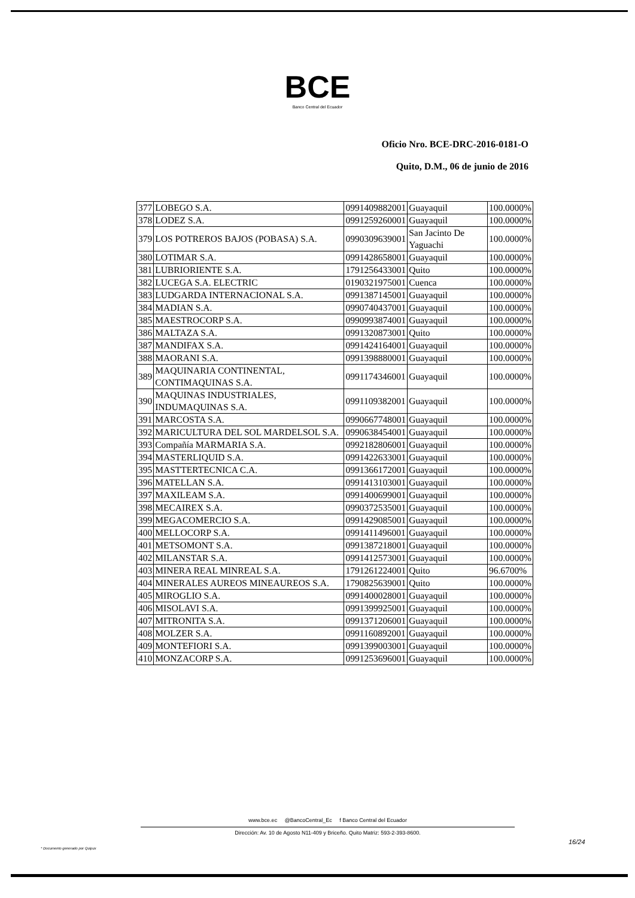BCE
Banco Central del Ecuador
Oficio Nro. BCE-DRC-2016-0181-O
Quito, D.M., 06 de junio de 2016
| 377 | LOBEGO S.A. | 0991409882001 | Guayaquil | 100.0000% |
| 378 | LODEZ S.A. | 0991259260001 | Guayaquil | 100.0000% |
| 379 | LOS POTREROS BAJOS (POBASA) S.A. | 0990309639001 | San Jacinto De Yaguachi | 100.0000% |
| 380 | LOTIMAR S.A. | 0991428658001 | Guayaquil | 100.0000% |
| 381 | LUBRIORIENTE S.A. | 1791256433001 | Quito | 100.0000% |
| 382 | LUCEGA S.A. ELECTRIC | 0190321975001 | Cuenca | 100.0000% |
| 383 | LUDGARDA INTERNACIONAL S.A. | 0991387145001 | Guayaquil | 100.0000% |
| 384 | MADIAN S.A. | 0990740437001 | Guayaquil | 100.0000% |
| 385 | MAESTROCORP S.A. | 0990993874001 | Guayaquil | 100.0000% |
| 386 | MALTAZA S.A. | 0991320873001 | Quito | 100.0000% |
| 387 | MANDIFAX S.A. | 0991424164001 | Guayaquil | 100.0000% |
| 388 | MAORANI S.A. | 0991398880001 | Guayaquil | 100.0000% |
| 389 | MAQUINARIA CONTINENTAL, CONTIMAQUINAS S.A. | 0991174346001 | Guayaquil | 100.0000% |
| 390 | MAQUINAS INDUSTRIALES, INDUMAQUINAS S.A. | 0991109382001 | Guayaquil | 100.0000% |
| 391 | MARCOSTA S.A. | 0990667748001 | Guayaquil | 100.0000% |
| 392 | MARICULTURA DEL SOL MARDELSOL S.A. | 0990638454001 | Guayaquil | 100.0000% |
| 393 | Compañía MARMARIA S.A. | 0992182806001 | Guayaquil | 100.0000% |
| 394 | MASTERLIQUID S.A. | 0991422633001 | Guayaquil | 100.0000% |
| 395 | MASTTERTECNICA C.A. | 0991366172001 | Guayaquil | 100.0000% |
| 396 | MATELLAN S.A. | 0991413103001 | Guayaquil | 100.0000% |
| 397 | MAXILEAM S.A. | 0991400699001 | Guayaquil | 100.0000% |
| 398 | MECAIREX S.A. | 0990372535001 | Guayaquil | 100.0000% |
| 399 | MEGACOMERCIO S.A. | 0991429085001 | Guayaquil | 100.0000% |
| 400 | MELLOCORP S.A. | 0991411496001 | Guayaquil | 100.0000% |
| 401 | METSOMONT S.A. | 0991387218001 | Guayaquil | 100.0000% |
| 402 | MILANSTAR S.A. | 0991412573001 | Guayaquil | 100.0000% |
| 403 | MINERA REAL MINREAL S.A. | 1791261224001 | Quito | 96.6700% |
| 404 | MINERALES AUREOS MINEAUREOS S.A. | 1790825639001 | Quito | 100.0000% |
| 405 | MIROGLIO S.A. | 0991400028001 | Guayaquil | 100.0000% |
| 406 | MISOLAVI S.A. | 0991399925001 | Guayaquil | 100.0000% |
| 407 | MITRONITA S.A. | 0991371206001 | Guayaquil | 100.0000% |
| 408 | MOLZER S.A. | 0991160892001 | Guayaquil | 100.0000% |
| 409 | MONTEFIORI S.A. | 0991399003001 | Guayaquil | 100.0000% |
| 410 | MONZACORP S.A. | 0991253696001 | Guayaquil | 100.0000% |
www.bce.ec @BancoCentral_Ec f Banco Central del Ecuador
Dirección: Av. 10 de Agosto N11-409 y Briceño. Quito Matriz: 593-2-393-8600.
16/24
* Documento generado por Quipux